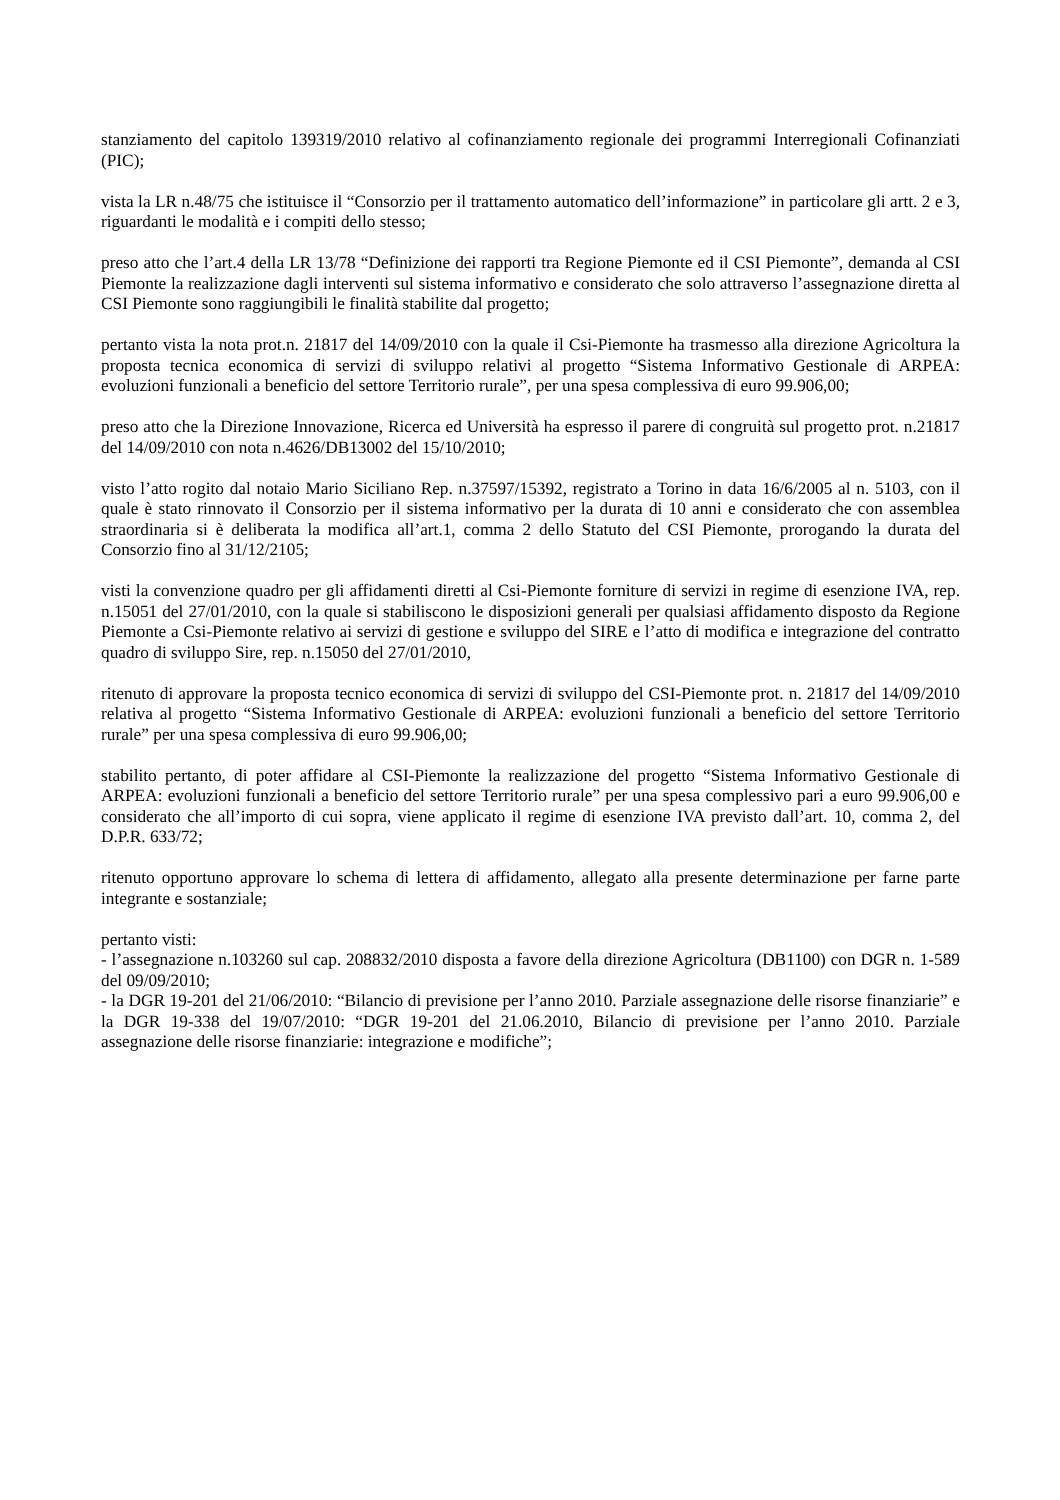stanziamento del capitolo 139319/2010 relativo al cofinanziamento regionale dei programmi Interregionali Cofinanziati (PIC);
vista la LR n.48/75 che istituisce il “Consorzio per il trattamento automatico dell’informazione” in particolare gli artt. 2 e 3, riguardanti le modalità e i compiti dello stesso;
preso atto che l’art.4 della LR 13/78 “Definizione dei rapporti tra Regione Piemonte ed il CSI Piemonte”, demanda al CSI Piemonte la realizzazione dagli interventi sul sistema informativo e considerato che solo attraverso l’assegnazione diretta al CSI Piemonte sono raggiungibili le finalità stabilite dal progetto;
pertanto vista la nota prot.n. 21817 del 14/09/2010 con la quale il Csi-Piemonte ha trasmesso alla direzione Agricoltura la proposta tecnica economica di servizi di sviluppo relativi al progetto “Sistema Informativo Gestionale di ARPEA: evoluzioni funzionali a beneficio del settore Territorio rurale”, per una spesa complessiva di euro 99.906,00;
preso atto che la Direzione Innovazione, Ricerca ed Università ha espresso il parere di congruità sul progetto prot. n.21817 del 14/09/2010 con nota n.4626/DB13002 del 15/10/2010;
visto l’atto rogito dal notaio Mario Siciliano Rep. n.37597/15392, registrato a Torino in data 16/6/2005 al n. 5103, con il quale è stato rinnovato il Consorzio per il sistema informativo per la durata di 10 anni e considerato che con assemblea straordinaria si è deliberata la modifica all’art.1, comma 2 dello Statuto del CSI Piemonte, prorogando la durata del Consorzio fino al 31/12/2105;
visti la convenzione quadro per gli affidamenti diretti al Csi-Piemonte forniture di servizi in regime di esenzione IVA, rep. n.15051 del 27/01/2010, con la quale si stabiliscono le disposizioni generali per qualsiasi affidamento disposto da Regione Piemonte a Csi-Piemonte relativo ai servizi di gestione e sviluppo del SIRE e l’atto di modifica e integrazione del contratto quadro di sviluppo Sire, rep. n.15050 del 27/01/2010,
ritenuto di approvare la proposta tecnico economica di servizi di sviluppo del CSI-Piemonte prot. n. 21817 del 14/09/2010 relativa al progetto “Sistema Informativo Gestionale di ARPEA: evoluzioni funzionali a beneficio del settore Territorio rurale” per una spesa complessiva di euro 99.906,00;
stabilito pertanto, di poter affidare al CSI-Piemonte la realizzazione del progetto “Sistema Informativo Gestionale di ARPEA: evoluzioni funzionali a beneficio del settore Territorio rurale” per una spesa complessivo pari a euro 99.906,00 e considerato che all’importo di cui sopra, viene applicato il regime di esenzione IVA previsto dall’art. 10, comma 2, del D.P.R. 633/72;
ritenuto opportuno approvare lo schema di lettera di affidamento, allegato alla presente determinazione per farne parte integrante e sostanziale;
pertanto visti:
- l’assegnazione n.103260 sul cap. 208832/2010 disposta a favore della direzione Agricoltura (DB1100) con DGR n. 1-589 del 09/09/2010;
- la DGR 19-201 del 21/06/2010: “Bilancio di previsione per l’anno 2010. Parziale assegnazione delle risorse finanziarie” e la DGR 19-338 del 19/07/2010: “DGR 19-201 del 21.06.2010, Bilancio di previsione per l’anno 2010. Parziale assegnazione delle risorse finanziarie: integrazione e modifiche”;